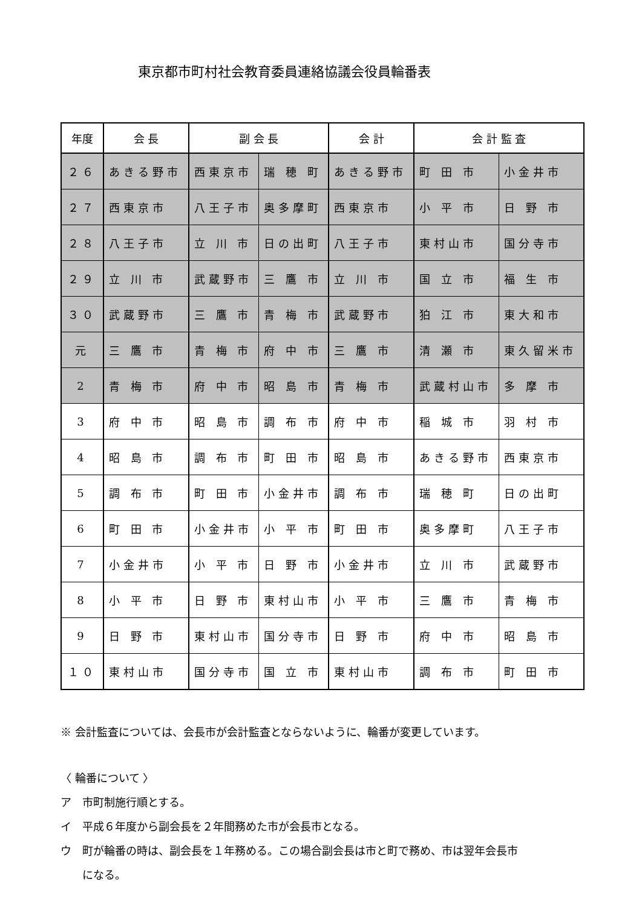東京都市町村社会教育委員連絡協議会役員輪番表
| 年度 | 会 長 | 副 会 長 | | 会 計 | 会 計 監 査 | |
| --- | --- | --- | --- | --- | --- | --- |
| ２６ | あきる野市 | 西東京市 | 瑞 穂 町 | あきる野市 | 町 田 市 | 小金井市 |
| ２７ | 西東京市 | 八王子市 | 奥多摩町 | 西東京市 | 小 平 市 | 日 野 市 |
| ２８ | 八王子市 | 立 川 市 | 日の出町 | 八王子市 | 東村山市 | 国分寺市 |
| ２９ | 立 川 市 | 武蔵野市 | 三 鷹 市 | 立 川 市 | 国 立 市 | 福 生 市 |
| ３０ | 武蔵野市 | 三 鷹 市 | 青 梅 市 | 武蔵野市 | 狛 江 市 | 東大和市 |
| 元 | 三 鷹 市 | 青 梅 市 | 府 中 市 | 三 鷹 市 | 清 瀬 市 | 東久留米市 |
| 2 | 青 梅 市 | 府 中 市 | 昭 島 市 | 青 梅 市 | 武蔵村山市 | 多 摩 市 |
| 3 | 府 中 市 | 昭 島 市 | 調 布 市 | 府 中 市 | 稲 城 市 | 羽 村 市 |
| 4 | 昭 島 市 | 調 布 市 | 町 田 市 | 昭 島 市 | あきる野市 | 西東京市 |
| 5 | 調 布 市 | 町 田 市 | 小金井市 | 調 布 市 | 瑞 穂 町 | 日の出町 |
| 6 | 町 田 市 | 小金井市 | 小 平 市 | 町 田 市 | 奥多摩町 | 八王子市 |
| 7 | 小金井市 | 小 平 市 | 日 野 市 | 小金井市 | 立 川 市 | 武蔵野市 |
| 8 | 小 平 市 | 日 野 市 | 東村山市 | 小 平 市 | 三 鷹 市 | 青 梅 市 |
| 9 | 日 野 市 | 東村山市 | 国分寺市 | 日 野 市 | 府 中 市 | 昭 島 市 |
| １０ | 東村山市 | 国分寺市 | 国 立 市 | 東村山市 | 調 布 市 | 町 田 市 |
※ 会計監査については、会長市が会計監査とならないように、輪番が変更しています。
〈 輪番について 〉
ア　市町制施行順とする。
イ　平成６年度から副会長を２年間務めた市が会長市となる。
ウ　町が輪番の時は、副会長を１年務める。この場合副会長は市と町で務め、市は翌年会長市
　　になる。